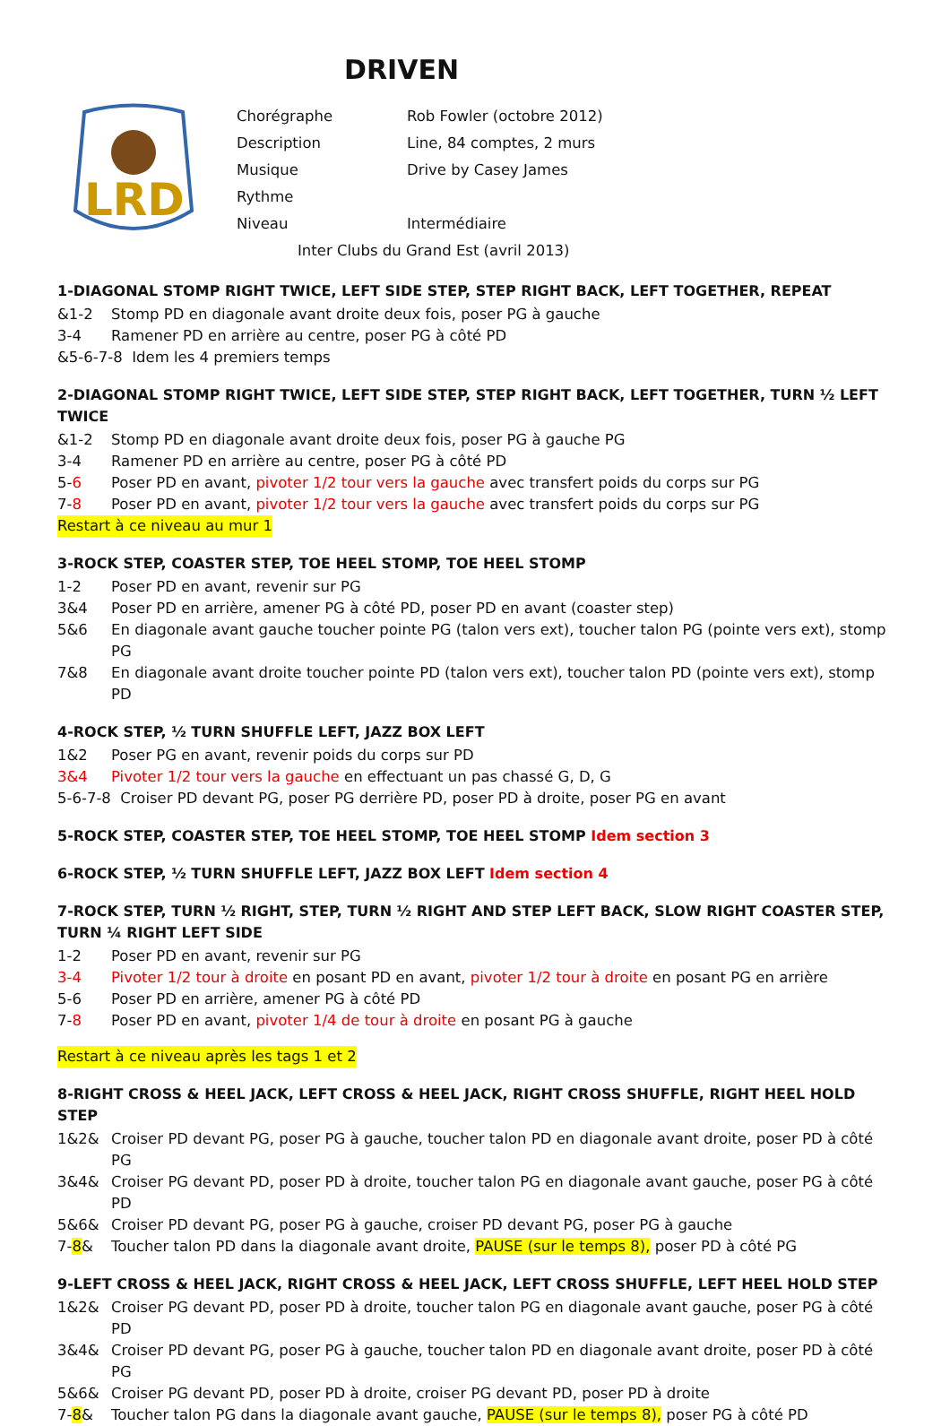DRIVEN
LRD
Chorégraphe Rob Fowler (octobre 2012)
Description Line, 84 comptes, 2 murs
Musique Drive by Casey James
Rythme
Niveau Intermédiaire
Inter Clubs du Grand Est (avril 2013)
1-DIAGONAL STOMP RIGHT TWICE, LEFT SIDE STEP, STEP RIGHT BACK, LEFT TOGETHER, REPEAT
&1-2 Stomp PD en diagonale avant droite deux fois, poser PG à gauche
3-4 Ramener PD en arrière au centre, poser PG à côté PD
&5-6-7-8 Idem les 4 premiers temps
2-DIAGONAL STOMP RIGHT TWICE, LEFT SIDE STEP, STEP RIGHT BACK, LEFT TOGETHER, TURN ½ LEFT TWICE
&1-2 Stomp PD en diagonale avant droite deux fois, poser PG à gauche PG
3-4 Ramener PD en arrière au centre, poser PG à côté PD
5-6 Poser PD en avant, pivoter 1/2 tour vers la gauche avec transfert poids du corps sur PG
7-8 Poser PD en avant, pivoter 1/2 tour vers la gauche avec transfert poids du corps sur PG
Restart à ce niveau au mur 1
3-ROCK STEP, COASTER STEP, TOE HEEL STOMP, TOE HEEL STOMP
1-2 Poser PD en avant, revenir sur PG
3&4 Poser PD en arrière, amener PG à côté PD, poser PD en avant (coaster step)
5&6 En diagonale avant gauche toucher pointe PG (talon vers ext), toucher talon PG (pointe vers ext), stomp PG
7&8 En diagonale avant droite toucher pointe PD (talon vers ext), toucher talon PD (pointe vers ext), stomp PD
4-ROCK STEP, ½ TURN SHUFFLE LEFT, JAZZ BOX LEFT
1&2 Poser PG en avant, revenir poids du corps sur PD
3&4 Pivoter 1/2 tour vers la gauche en effectuant un pas chassé G, D, G
5-6-7-8 Croiser PD devant PG, poser PG derrière PD, poser PD à droite, poser PG en avant
5-ROCK STEP, COASTER STEP, TOE HEEL STOMP, TOE HEEL STOMP Idem section 3
6-ROCK STEP, ½ TURN SHUFFLE LEFT, JAZZ BOX LEFT Idem section 4
7-ROCK STEP, TURN ½ RIGHT, STEP, TURN ½ RIGHT AND STEP LEFT BACK, SLOW RIGHT COASTER STEP, TURN ¼ RIGHT LEFT SIDE
1-2 Poser PD en avant, revenir sur PG
3-4 Pivoter 1/2 tour à droite en posant PD en avant, pivoter 1/2 tour à droite en posant PG en arrière
5-6 Poser PD en arrière, amener PG à côté PD
7-8 Poser PD en avant, pivoter 1/4 de tour à droite en posant PG à gauche
Restart à ce niveau après les tags 1 et 2
8-RIGHT CROSS & HEEL JACK, LEFT CROSS & HEEL JACK, RIGHT CROSS SHUFFLE, RIGHT HEEL HOLD STEP
1&2& Croiser PD devant PG, poser PG à gauche, toucher talon PD en diagonale avant droite, poser PD à côté PG
3&4& Croiser PG devant PD, poser PD à droite, toucher talon PG en diagonale avant gauche, poser PG à côté PD
5&6& Croiser PD devant PG, poser PG à gauche, croiser PD devant PG, poser PG à gauche
7-8& Toucher talon PD dans la diagonale avant droite, PAUSE (sur le temps 8), poser PD à côté PG
9-LEFT CROSS & HEEL JACK, RIGHT CROSS & HEEL JACK, LEFT CROSS SHUFFLE, LEFT HEEL HOLD STEP
1&2& Croiser PG devant PD, poser PD à droite, toucher talon PG en diagonale avant gauche, poser PG à côté PD
3&4& Croiser PD devant PG, poser PG à gauche, toucher talon PD en diagonale avant droite, poser PD à côté PG
5&6& Croiser PG devant PD, poser PD à droite, croiser PG devant PD, poser PD à droite
7-8& Toucher talon PG dans la diagonale avant gauche, PAUSE (sur le temps 8), poser PG à côté PD